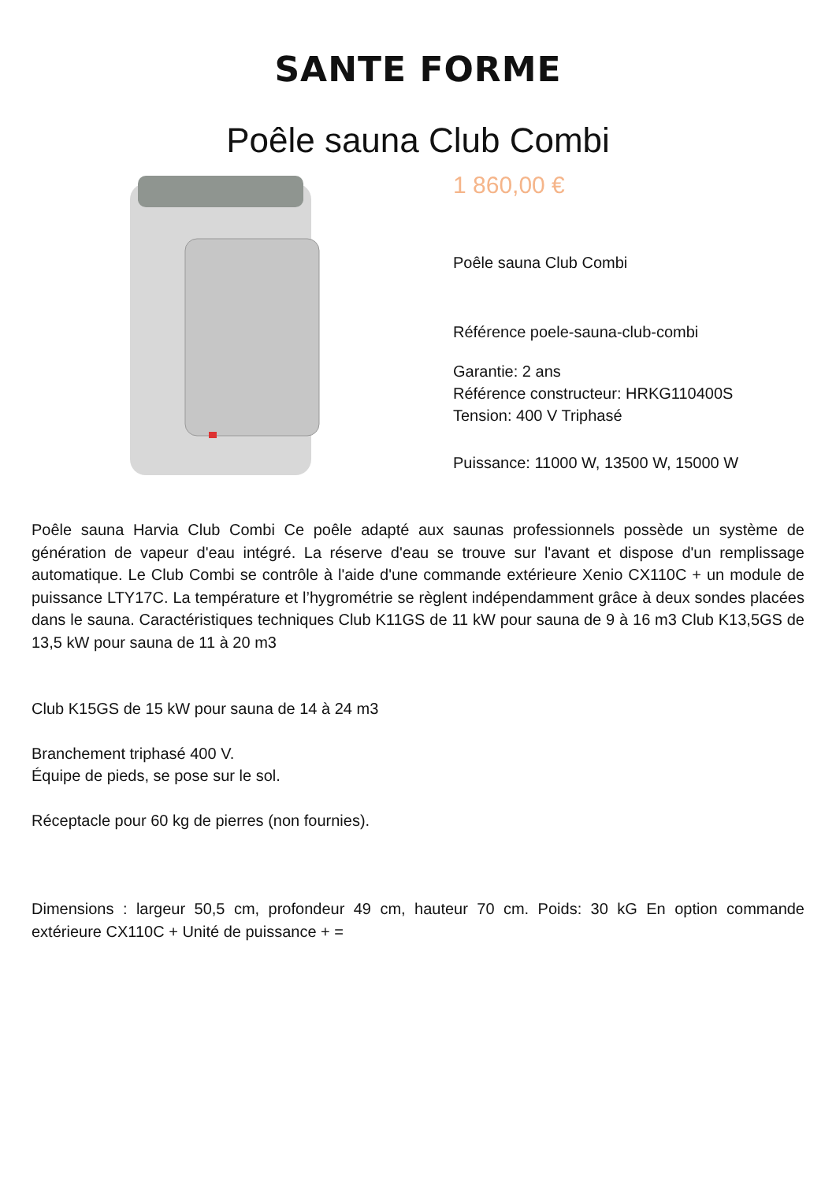SANTE FORME
Poêle sauna Club Combi
1 860,00 €
Poêle sauna Club Combi
Référence poele-sauna-club-combi
Garantie: 2 ans
Référence constructeur: HRKG110400S
Tension: 400 V Triphasé
Puissance: 11000 W, 13500 W, 15000 W
Poêle sauna Harvia Club Combi Ce poêle adapté aux saunas professionnels possède un système de génération de vapeur d'eau intégré. La réserve d'eau se trouve sur l'avant et dispose d'un remplissage automatique. Le Club Combi se contrôle à l'aide d'une commande extérieure Xenio CX110C + un module de puissance LTY17C. La température et l’hygrométrie se règlent indépendamment grâce à deux sondes placées dans le sauna. Caractéristiques techniques Club K11GS de 11 kW pour sauna de 9 à 16 m3 Club K13,5GS de 13,5 kW pour sauna de 11 à 20 m3
Club K15GS de 15 kW pour sauna de 14 à 24 m3
Branchement triphasé 400 V.
Équipe de pieds, se pose sur le sol.
Réceptacle pour 60 kg de pierres (non fournies).
Dimensions : largeur 50,5 cm, profondeur 49 cm, hauteur 70 cm. Poids: 30 kG En option commande extérieure CX110C + Unité de puissance + =